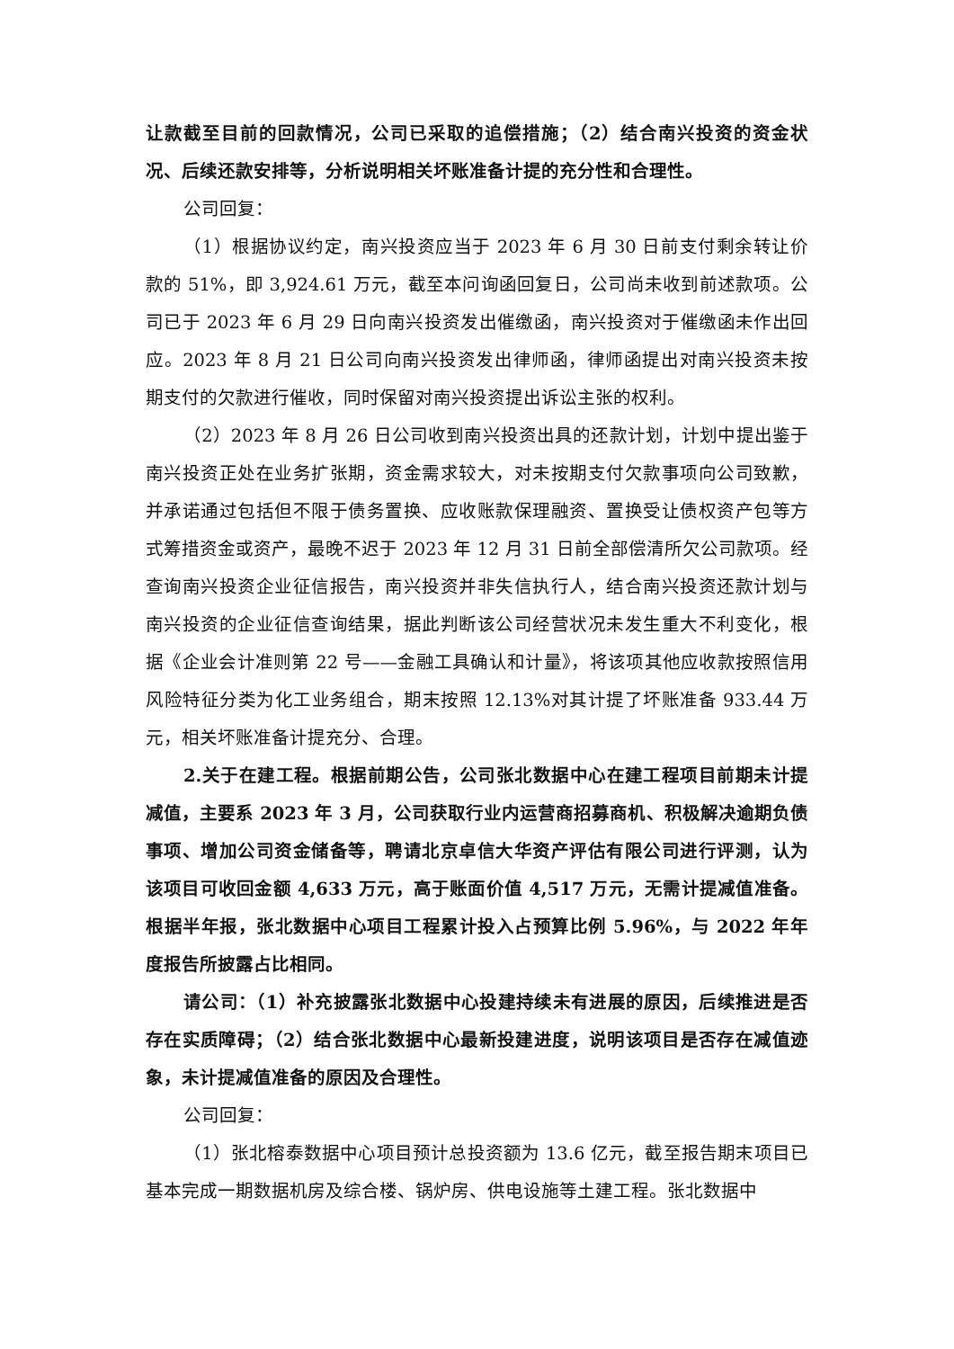让款截至目前的回款情况，公司已采取的追偿措施；（2）结合南兴投资的资金状况、后续还款安排等，分析说明相关坏账准备计提的充分性和合理性。
公司回复：
（1）根据协议约定，南兴投资应当于 2023 年 6 月 30 日前支付剩余转让价款的 51%，即 3,924.61 万元，截至本问询函回复日，公司尚未收到前述款项。公司已于 2023 年 6 月 29 日向南兴投资发出催缴函，南兴投资对于催缴函未作出回应。2023 年 8 月 21 日公司向南兴投资发出律师函，律师函提出对南兴投资未按期支付的欠款进行催收，同时保留对南兴投资提出诉讼主张的权利。
（2）2023 年 8 月 26 日公司收到南兴投资出具的还款计划，计划中提出鉴于南兴投资正处在业务扩张期，资金需求较大，对未按期支付欠款事项向公司致歉，并承诺通过包括但不限于债务置换、应收账款保理融资、置换受让债权资产包等方式筹措资金或资产，最晚不迟于 2023 年 12 月 31 日前全部偿清所欠公司款项。经查询南兴投资企业征信报告，南兴投资并非失信执行人，结合南兴投资还款计划与南兴投资的企业征信查询结果，据此判断该公司经营状况未发生重大不利变化，根据《企业会计准则第 22 号——金融工具确认和计量》，将该项其他应收款按照信用风险特征分类为化工业务组合，期末按照 12.13%对其计提了坏账准备 933.44 万元，相关坏账准备计提充分、合理。
2.关于在建工程。根据前期公告，公司张北数据中心在建工程项目前期未计提减值，主要系 2023 年 3 月，公司获取行业内运营商招募商机、积极解决逾期负债事项、增加公司资金储备等，聘请北京卓信大华资产评估有限公司进行评测，认为该项目可收回金额 4,633 万元，高于账面价值 4,517 万元，无需计提减值准备。根据半年报，张北数据中心项目工程累计投入占预算比例 5.96%，与 2022 年年度报告所披露占比相同。
请公司：（1）补充披露张北数据中心投建持续未有进展的原因，后续推进是否存在实质障碍；（2）结合张北数据中心最新投建进度，说明该项目是否存在减值迹象，未计提减值准备的原因及合理性。
公司回复：
（1）张北榕泰数据中心项目预计总投资额为 13.6 亿元，截至报告期末项目已基本完成一期数据机房及综合楼、锅炉房、供电设施等土建工程。张北数据中